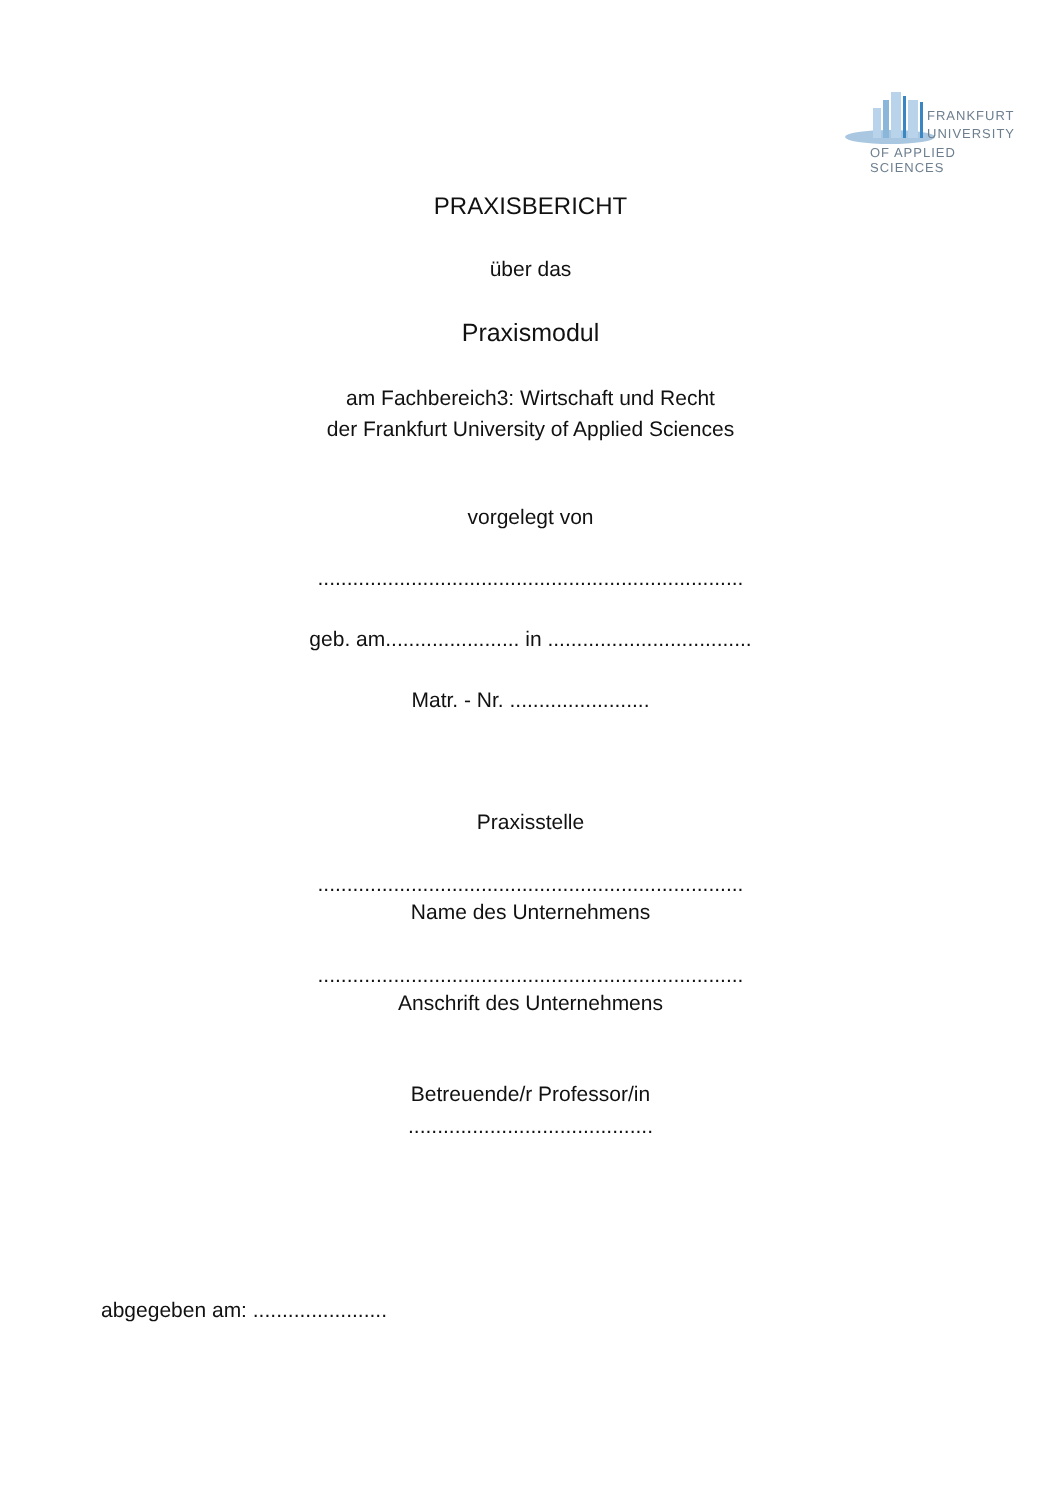FRANKFURT
UNIVERSITY
OF APPLIED SCIENCES
PRAXISBERICHT
über das
Praxismodul
am Fachbereich3: Wirtschaft und Recht
der Frankfurt University of Applied Sciences
vorgelegt von
.........................................................................
geb. am....................... in ...................................
Matr. - Nr. ........................
Praxisstelle
.........................................................................
Name des Unternehmens
.........................................................................
Anschrift des Unternehmens
Betreuende/r Professor/in
..........................................
abgegeben am: .......................